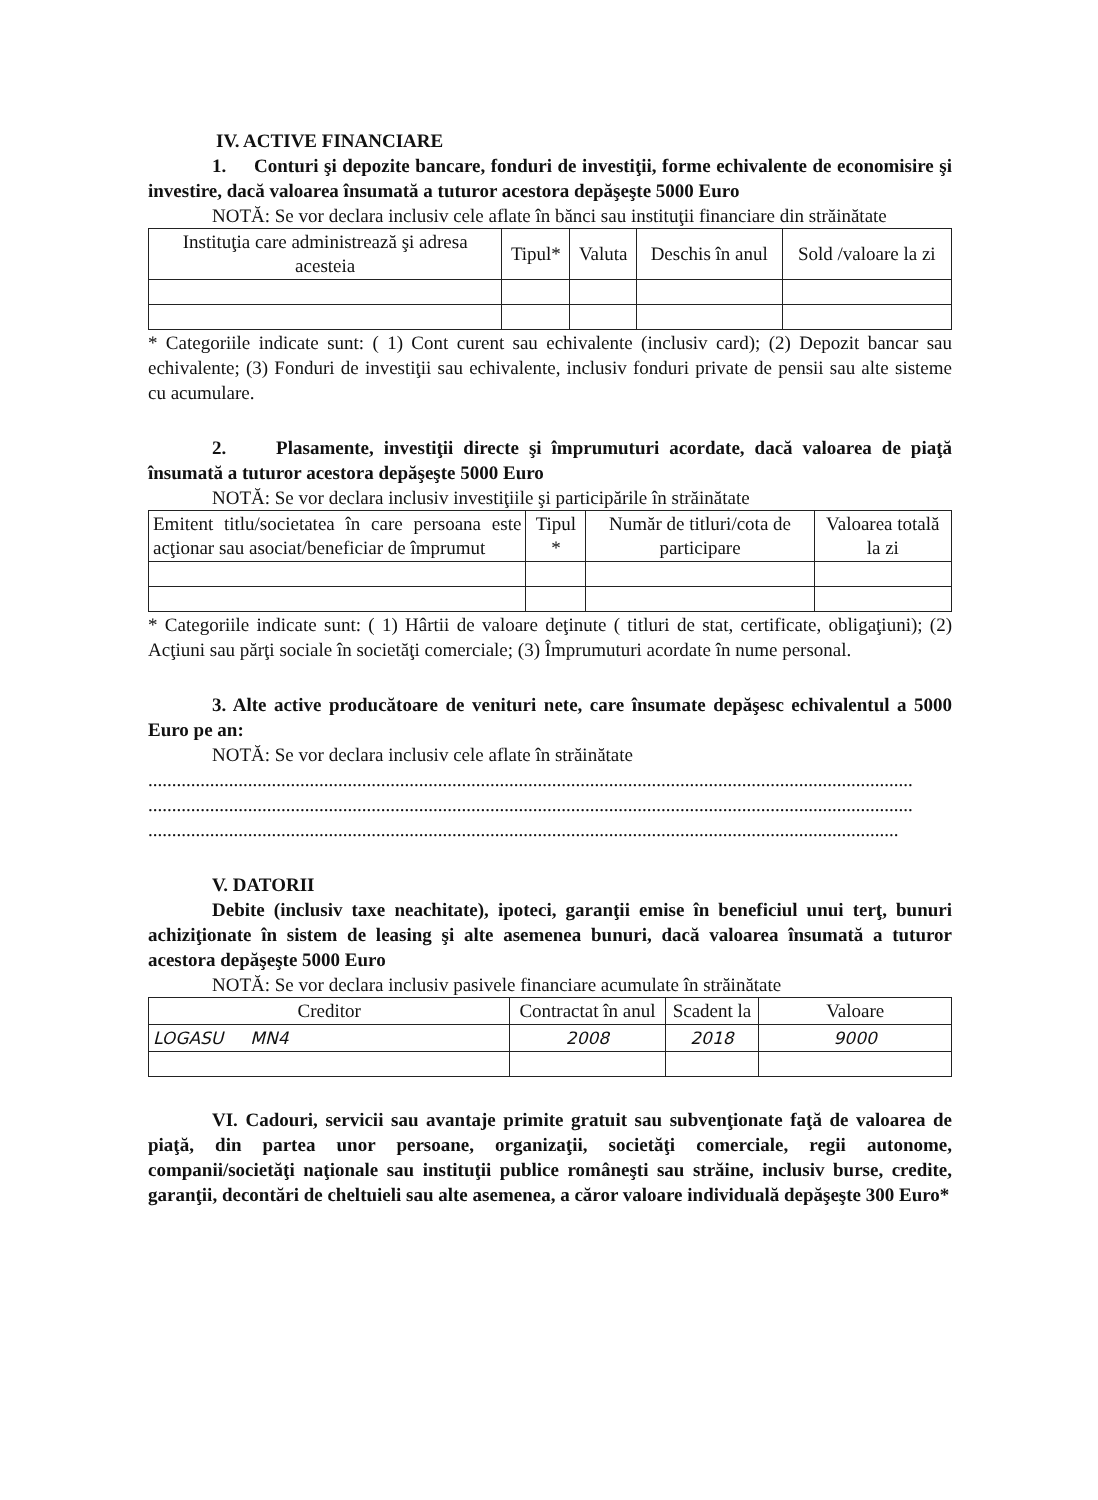IV. ACTIVE FINANCIARE
1. Conturi şi depozite bancare, fonduri de investiţii, forme echivalente de economisire şi investire, dacă valoarea însumată a tuturor acestora depăşeşte 5000 Euro
NOTĂ: Se vor declara inclusiv cele aflate în bănci sau instituţii financiare din străinătate
| Instituţia care administrează şi adresa acesteia | Tipul* | Valuta | Deschis în anul | Sold /valoare la zi |
| --- | --- | --- | --- | --- |
* Categoriile indicate sunt: ( 1) Cont curent sau echivalente (inclusiv card); (2) Depozit bancar sau echivalente; (3) Fonduri de investiţii sau echivalente, inclusiv fonduri private de pensii sau alte sisteme cu acumulare.
2. Plasamente, investiţii directe şi împrumuturi acordate, dacă valoarea de piaţă însumată a tuturor acestora depăşeşte 5000 Euro
NOTĂ: Se vor declara inclusiv investiţiile şi participările în străinătate
| Emitent titlu/societatea în care persoana este acţionar sau asociat/beneficiar de împrumut | Tipul * | Număr de titluri/cota de participare | Valoarea totală la zi |
| --- | --- | --- | --- |
* Categoriile indicate sunt: ( 1) Hârtii de valoare deţinute ( titluri de stat, certificate, obligaţiuni); (2) Acţiuni sau părţi sociale în societăţi comerciale; (3) Împrumuturi acordate în nume personal.
3. Alte active producătoare de venituri nete, care însumate depăşesc echivalentul a 5000 Euro pe an:
NOTĂ: Se vor declara inclusiv cele aflate în străinătate
.................................................................................................................................................................
.................................................................................................................................................................
..............................................................................................................................................................
V. DATORII
Debite (inclusiv taxe neachitate), ipoteci, garanţii emise în beneficiul unui terţ, bunuri achiziţionate în sistem de leasing şi alte asemenea bunuri, dacă valoarea însumată a tuturor acestora depăşeşte 5000 Euro
NOTĂ: Se vor declara inclusiv pasivele financiare acumulate în străinătate
| Creditor | Contractat în anul | Scadent la | Valoare |
| --- | --- | --- | --- |
| LOGASU MN4 | 2008 | 2018 | 9000 |
VI. Cadouri, servicii sau avantaje primite gratuit sau subvenţionate faţă de valoarea de piaţă, din partea unor persoane, organizaţii, societăţi comerciale, regii autonome, companii/societăţi naţionale sau instituţii publice româneşti sau străine, inclusiv burse, credite, garanţii, decontări de cheltuieli sau alte asemenea, a căror valoare individuală depăşeşte 300 Euro*